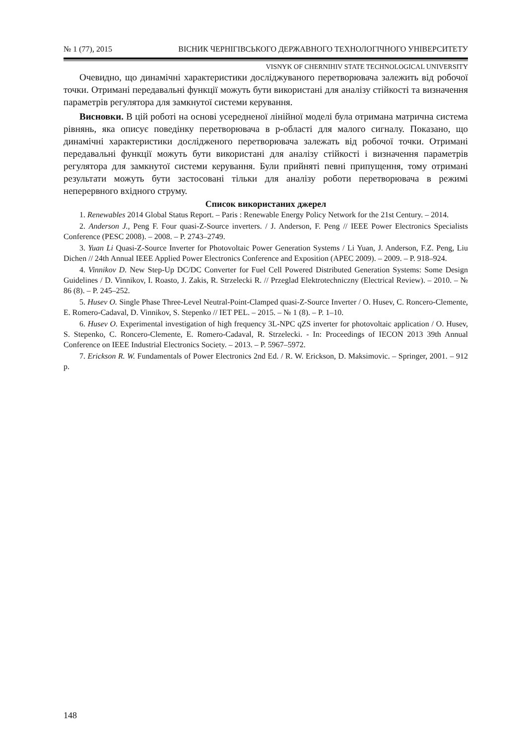№ 1 (77), 2015 ВІСНИК ЧЕРНІГІВСЬКОГО ДЕРЖАВНОГО ТЕХНОЛОГІЧНОГО УНІВЕРСИТЕТУ
VISNYK OF CHERNIHIV STATE TECHNOLOGICAL UNIVERSITY
Очевидно, що динамічні характеристики досліджуваного перетворювача залежить від робочої точки. Отримані передавальні функції можуть бути використані для аналізу стійкості та визначення параметрів регулятора для замкнутої системи керування.
Висновки. В цій роботі на основі усередненої лінійної моделі була отримана матрична система рівнянь, яка описує поведінку перетворювача в р-області для малого сигналу. Показано, що динамічні характеристики дослідженого перетворювача залежать від робочої точки. Отримані передавальні функції можуть бути використані для аналізу стійкості і визначення параметрів регулятора для замкнутої системи керування. Були прийняті певні припущення, тому отримані результати можуть бути застосовані тільки для аналізу роботи перетворювача в режимі неперервного вхідного струму.
Список використаних джерел
1. Renewables 2014 Global Status Report. – Paris : Renewable Energy Policy Network for the 21st Century. – 2014.
2. Anderson J., Peng F. Four quasi-Z-Source inverters. / J. Anderson, F. Peng // IEEE Power Electronics Specialists Conference (PESC 2008). – 2008. – P. 2743–2749.
3. Yuan Li Quasi-Z-Source Inverter for Photovoltaic Power Generation Systems / Li Yuan, J. Anderson, F.Z. Peng, Liu Dichen // 24th Annual IEEE Applied Power Electronics Conference and Exposition (APEC 2009). – 2009. – P. 918–924.
4. Vinnikov D. New Step-Up DC/DC Converter for Fuel Cell Powered Distributed Generation Systems: Some Design Guidelines / D. Vinnikov, I. Roasto, J. Zakis, R. Strzelecki R. // Przeglad Elektrotechniczny (Electrical Review). – 2010. – № 86 (8). – P. 245–252.
5. Husev O. Single Phase Three-Level Neutral-Point-Clamped quasi-Z-Source Inverter / O. Husev, C. Roncero-Clemente, E. Romero-Cadaval, D. Vinnikov, S. Stepenko // IET PEL. – 2015. – № 1 (8). – P. 1–10.
6. Husev O. Experimental investigation of high frequency 3L-NPC qZS inverter for photovoltaic application / O. Husev, S. Stepenko, C. Roncero-Clemente, E. Romero-Cadaval, R. Strzelecki. - In: Proceedings of IECON 2013 39th Annual Conference on IEEE Industrial Electronics Society. – 2013. – P. 5967–5972.
7. Erickson R. W. Fundamentals of Power Electronics 2nd Ed. / R. W. Erickson, D. Maksimovic. – Springer, 2001. – 912 p.
148